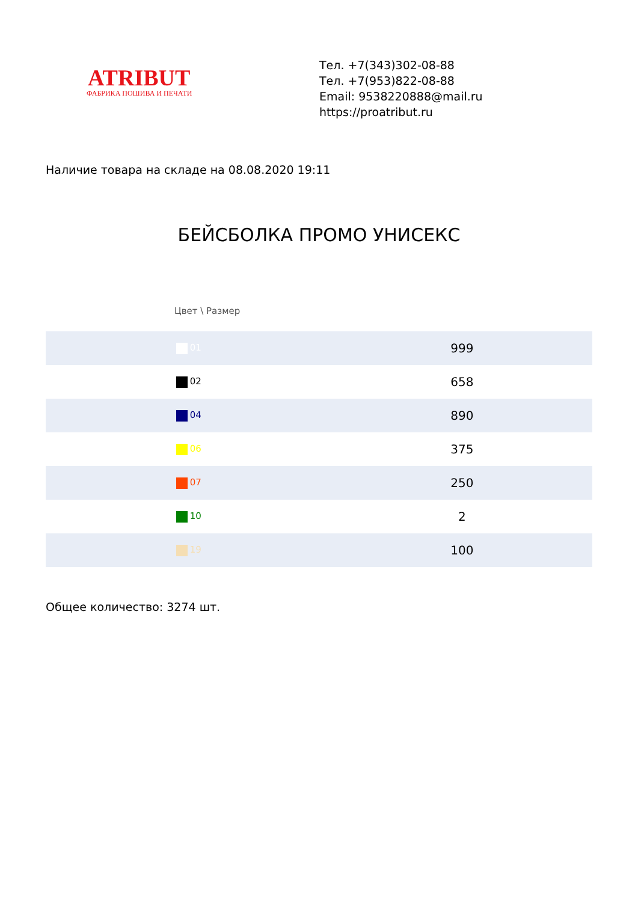ATRIBUT
ФАБРИКА ПОШИВА И ПЕЧАТИ
Тел. +7(343)302-08-88
Тел. +7(953)822-08-88
Email: 9538220888@mail.ru
https://proatribut.ru
Наличие товара на складе на 08.08.2020 19:11
БЕЙСБОЛКА ПРОМО УНИСЕКС
Цвет \ Размер
| 01 | 999 |
| 02 | 658 |
| 04 | 890 |
| 06 | 375 |
| 07 | 250 |
| 10 | 2 |
| 19 | 100 |
Общее количество: 3274 шт.